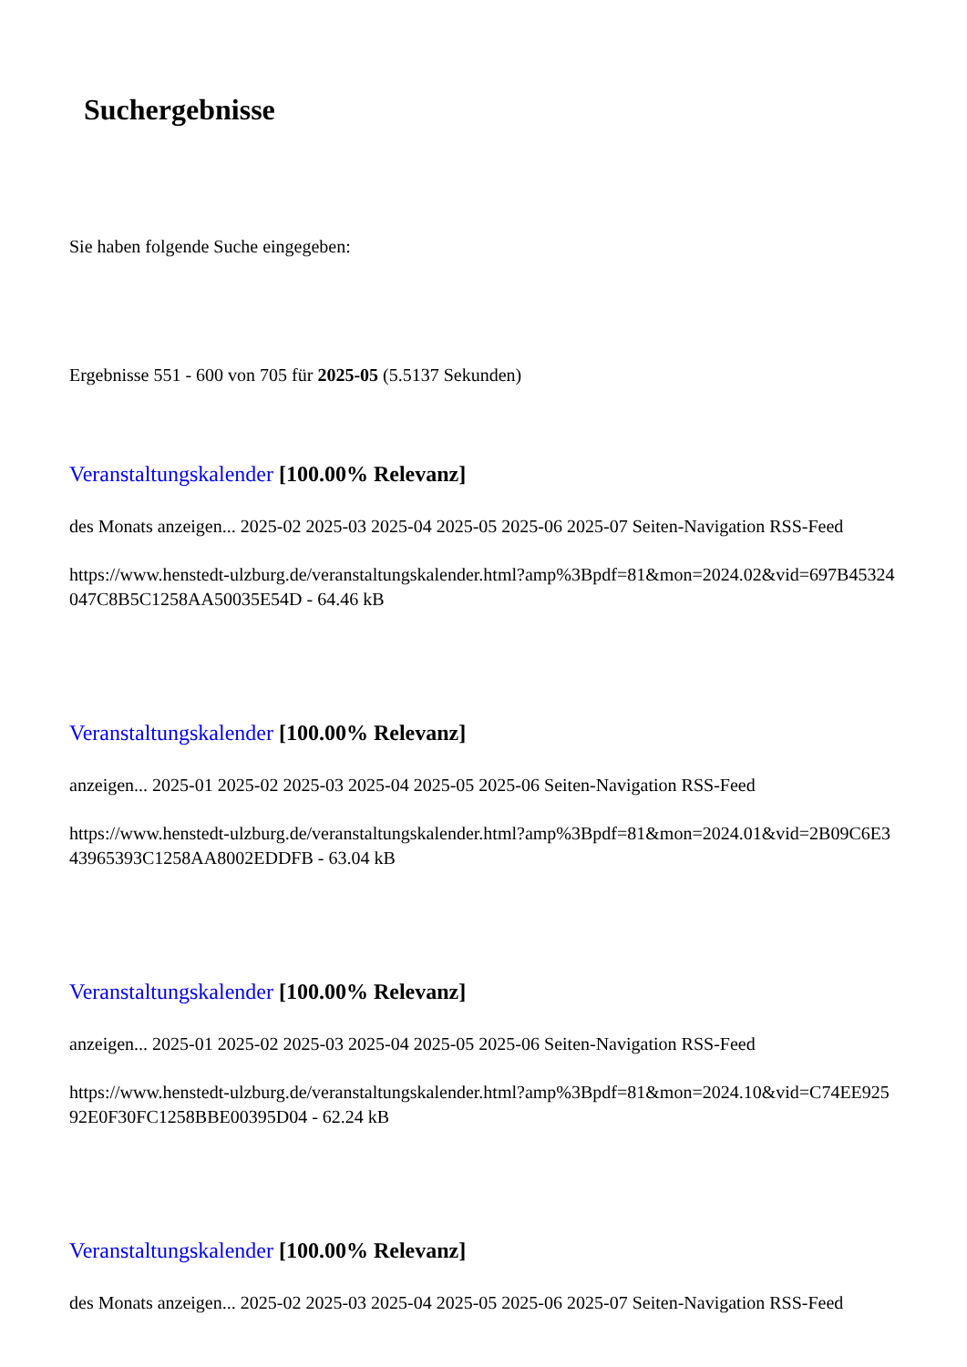Suchergebnisse
Sie haben folgende Suche eingegeben:
Ergebnisse 551 - 600 von 705 für 2025-05 (5.5137 Sekunden)
Veranstaltungskalender [100.00% Relevanz]
des Monats anzeigen... 2025-02 2025-03 2025-04 2025-05 2025-06 2025-07 Seiten-Navigation RSS-Feed
https://www.henstedt-ulzburg.de/veranstaltungskalender.html?amp%3Bpdf=81&mon=2024.02&vid=697B45324047C8B5C1258AA50035E54D - 64.46 kB
Veranstaltungskalender [100.00% Relevanz]
anzeigen... 2025-01 2025-02 2025-03 2025-04 2025-05 2025-06 Seiten-Navigation RSS-Feed
https://www.henstedt-ulzburg.de/veranstaltungskalender.html?amp%3Bpdf=81&mon=2024.01&vid=2B09C6E343965393C1258AA8002EDDFB - 63.04 kB
Veranstaltungskalender [100.00% Relevanz]
anzeigen... 2025-01 2025-02 2025-03 2025-04 2025-05 2025-06 Seiten-Navigation RSS-Feed
https://www.henstedt-ulzburg.de/veranstaltungskalender.html?amp%3Bpdf=81&mon=2024.10&vid=C74EE92592E0F30FC1258BBE00395D04 - 62.24 kB
Veranstaltungskalender [100.00% Relevanz]
des Monats anzeigen... 2025-02 2025-03 2025-04 2025-05 2025-06 2025-07 Seiten-Navigation RSS-Feed